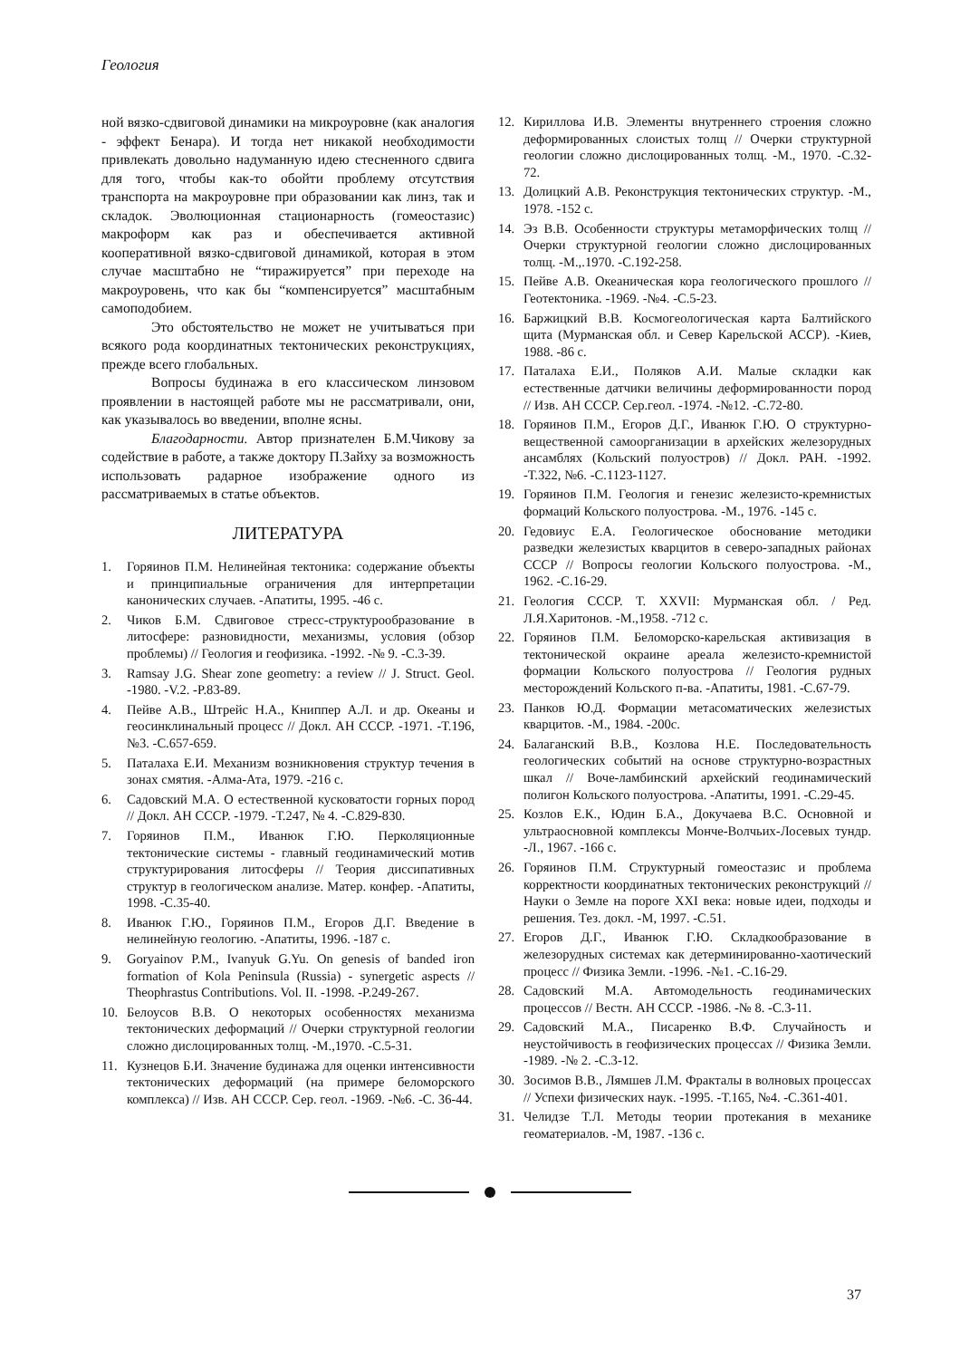Геология
ной вязко-сдвиговой динамики на микроуровне (как аналогия - эффект Бенара). И тогда нет никакой необходимости привлекать довольно надуманную идею стесненного сдвига для того, чтобы как-то обойти проблему отсутствия транспорта на макроуровне при образовании как линз, так и складок. Эволюционная стационарность (гомеостазис) макроформ как раз и обеспечивается активной кооперативной вязко-сдвиговой динамикой, которая в этом случае масштабно не “тиражируется” при переходе на макроуровень, что как бы “компенсируется” масштабным самоподобием.
Это обстоятельство не может не учитываться при всякого рода координатных тектонических реконструкциях, прежде всего глобальных.
Вопросы будинажа в его классическом линзовом проявлении в настоящей работе мы не рассматривали, они, как указывалось во введении, вполне ясны.
Благодарности. Автор признателен Б.М.Чикову за содействие в работе, а также доктору П.Зайху за возможность использовать радарное изображение одного из рассматриваемых в статье объектов.
ЛИТЕРАТУРА
1. Горяинов П.М. Нелинейная тектоника: содержание объекты и принципиальные ограничения для интерпретации канонических случаев. -Апатиты, 1995. -46 с.
2. Чиков Б.М. Сдвиговое стресс-структурообразование в литосфере: разновидности, механизмы, условия (обзор проблемы) // Геология и геофизика. -1992. -№ 9. -С.3-39.
3. Ramsay J.G. Shear zone geometry: a review // J. Struct. Geol. -1980. -V.2. -P.83-89.
4. Пейве А.В., Штрейс Н.А., Книппер А.Л. и др. Океаны и геосинклинальный процесс // Докл. АН СССР. -1971. -Т.196, №3. -С.657-659.
5. Паталаха Е.И. Механизм возникновения структур течения в зонах смятия. -Алма-Ата, 1979. -216 с.
6. Садовский М.А. О естественной кусковатости горных пород // Докл. АН СССР. -1979. -Т.247, № 4. -С.829-830.
7. Горяинов П.М., Иванюк Г.Ю. Перколяционные тектонические системы - главный геодинамический мотив структурирования литосферы // Теория диссипативных структур в геологическом анализе. Матер. конфер. -Апатиты, 1998. -С.35-40.
8. Иванюк Г.Ю., Горяинов П.М., Егоров Д.Г. Введение в нелинейную геологию. -Апатиты, 1996. -187 с.
9. Goryainov P.M., Ivanyuk G.Yu. On genesis of banded iron formation of Kola Peninsula (Russia) - synergetic aspects // Theophrastus Contributions. Vol. II. -1998. -P.249-267.
10. Белоусов В.В. О некоторых особенностях механизма тектонических деформаций // Очерки структурной геологии сложно дислоцированных толщ. -М.,1970. -С.5-31.
11. Кузнецов Б.И. Значение будинажа для оценки интенсивности тектонических деформаций (на примере беломорского комплекса) // Изв. АН СССР. Сер. геол. -1969. -№6. -С. 36-44.
12. Кириллова И.В. Элементы внутреннего строения сложно деформированных слоистых толщ // Очерки структурной геологии сложно дислоцированных толщ. -М., 1970. -С.32-72.
13. Долицкий А.В. Реконструкция тектонических структур. -М., 1978. -152 с.
14. Эз В.В. Особенности структуры метаморфических толщ // Очерки структурной геологии сложно дислоцированных толщ. -М.,.1970. -С.192-258.
15. Пейве А.В. Океаническая кора геологического прошлого // Геотектоника. -1969. -№4. -С.5-23.
16. Баржицкий В.В. Космогеологическая карта Балтийского щита (Мурманская обл. и Север Карельской АССР). -Киев, 1988. -86 с.
17. Паталаха Е.И., Поляков А.И. Малые складки как естественные датчики величины деформированности пород // Изв. АН СССР. Сер.геол. -1974. -№12. -С.72-80.
18. Горяинов П.М., Егоров Д.Г., Иванюк Г.Ю. О структурно-вещественной самоорганизации в архейских железорудных ансамблях (Кольский полуостров) // Докл. РАН. -1992. -Т.322, №6. -С.1123-1127.
19. Горяинов П.М. Геология и генезис железисто-кремнистых формаций Кольского полуострова. -М., 1976. -145 с.
20. Гедовиус Е.А. Геологическое обоснование методики разведки железистых кварцитов в северо-западных районах СССР // Вопросы геологии Кольского полуострова. -М., 1962. -С.16-29.
21. Геология СССР. Т. XXVII: Мурманская обл. / Ред. Л.Я.Харитонов. -М.,1958. -712 с.
22. Горяинов П.М. Беломорско-карельская активизация в тектонической окраине ареала железисто-кремнистой формации Кольского полуострова // Геология рудных месторождений Кольского п-ва. -Апатиты, 1981. -С.67-79.
23. Панков Ю.Д. Формации метасоматических железистых кварцитов. -М., 1984. -200с.
24. Балаганский В.В., Козлова Н.Е. Последовательность геологических событий на основе структурно-возрастных шкал // Воче-ламбинский архейский геодинамический полигон Кольского полуострова. -Апатиты, 1991. -С.29-45.
25. Козлов Е.К., Юдин Б.А., Докучаева В.С. Основной и ультраосновной комплексы Монче-Волчьих-Лосевых тундр. -Л., 1967. -166 с.
26. Горяинов П.М. Структурный гомеостазис и проблема корректности координатных тектонических реконструкций // Науки о Земле на пороге XXI века: новые идеи, подходы и решения. Тез. докл. -М, 1997. -С.51.
27. Егоров Д.Г., Иванюк Г.Ю. Складкообразование в железорудных системах как детерминированно-хаотический процесс // Физика Земли. -1996. -№1. -С.16-29.
28. Садовский М.А. Автомодельность геодинамических процессов // Вестн. АН СССР. -1986. -№ 8. -С.3-11.
29. Садовский М.А., Писаренко В.Ф. Случайность и неустойчивость в геофизических процессах // Физика Земли. -1989. -№ 2. -С.3-12.
30. Зосимов В.В., Лямшев Л.М. Фракталы в волновых процессах // Успехи физических наук. -1995. -Т.165, №4. -С.361-401.
31. Челидзе Т.Л. Методы теории протекания в механике геоматериалов. -М, 1987. -136 с.
37